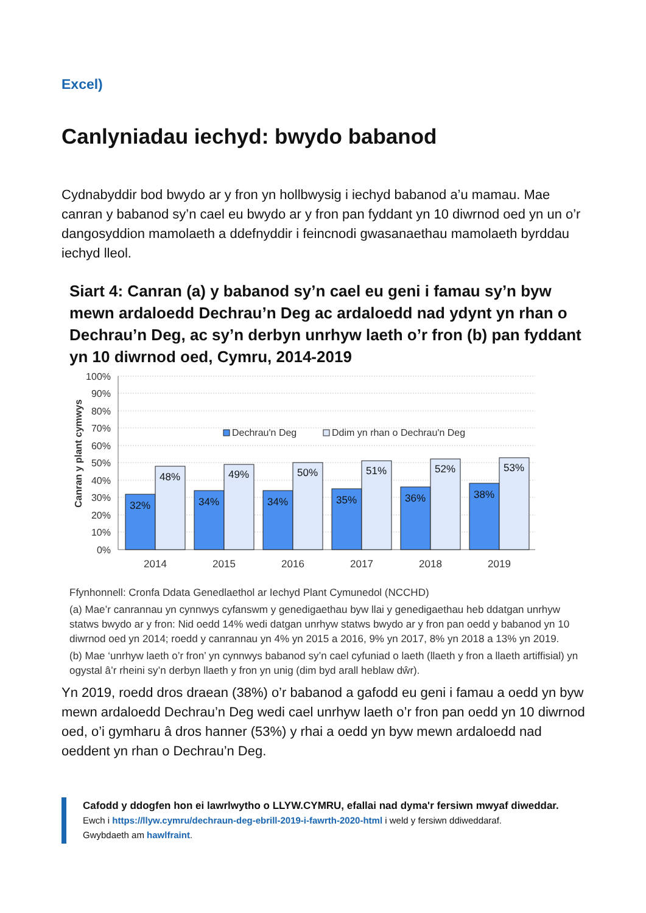Excel)
Canlyniadau iechyd: bwydo babanod
Cydnabyddir bod bwydo ar y fron yn hollbwysig i iechyd babanod a’u mamau. Mae canran y babanod sy’n cael eu bwydo ar y fron pan fyddant yn 10 diwrnod oed yn un o’r dangosyddion mamolaeth a ddefnyddir i feincnodi gwasanaethau mamolaeth byrddau iechyd lleol.
Siart 4: Canran (a) y babanod sy’n cael eu geni i famau sy’n byw mewn ardaloedd Dechrau’n Deg ac ardaloedd nad ydynt yn rhan o Dechrau’n Deg, ac sy’n derbyn unrhyw laeth o’r fron (b) pan fyddant yn 10 diwrnod oed, Cymru, 2014-2019
Canran y plant cymwys
100%
90%
80%
70%
60%
50%
40%
30%
20%
10%
0%
Dechrau'n Deg
Ddim yn rhan o Dechrau'n Deg
32%
48%
34%
49%
34%
50%
35%
51%
36%
52%
38%
53%
2014
2015
2016
2017
2018
2019
Ffynhonnell: Cronfa Ddata Genedlaethol ar Iechyd Plant Cymunedol (NCCHD)
(a) Mae’r canrannau yn cynnwys cyfanswm y genedigaethau byw llai y genedigaethau heb ddatgan unrhyw statws bwydo ar y fron: Nid oedd 14% wedi datgan unrhyw statws bwydo ar y fron pan oedd y babanod yn 10 diwrnod oed yn 2014; roedd y canrannau yn 4% yn 2015 a 2016, 9% yn 2017, 8% yn 2018 a 13% yn 2019.
(b) Mae ‘unrhyw laeth o’r fron’ yn cynnwys babanod sy’n cael cyfuniad o laeth (llaeth y fron a llaeth artiffisial) yn ogystal â’r rheini sy’n derbyn llaeth y fron yn unig (dim byd arall heblaw dŵr).
Yn 2019, roedd dros draean (38%) o’r babanod a gafodd eu geni i famau a oedd yn byw mewn ardaloedd Dechrau’n Deg wedi cael unrhyw laeth o’r fron pan oedd yn 10 diwrnod oed, o’i gymharu â dros hanner (53%) y rhai a oedd yn byw mewn ardaloedd nad oeddent yn rhan o Dechrau’n Deg.
Cafodd y ddogfen hon ei lawrlwytho o LLYW.CYMRU, efallai nad dyma'r fersiwn mwyaf diweddar.
Ewch i https://llyw.cymru/dechraun-deg-ebrill-2019-i-fawrth-2020-html i weld y fersiwn ddiweddaraf.
Gwybdaeth am hawlfraint.